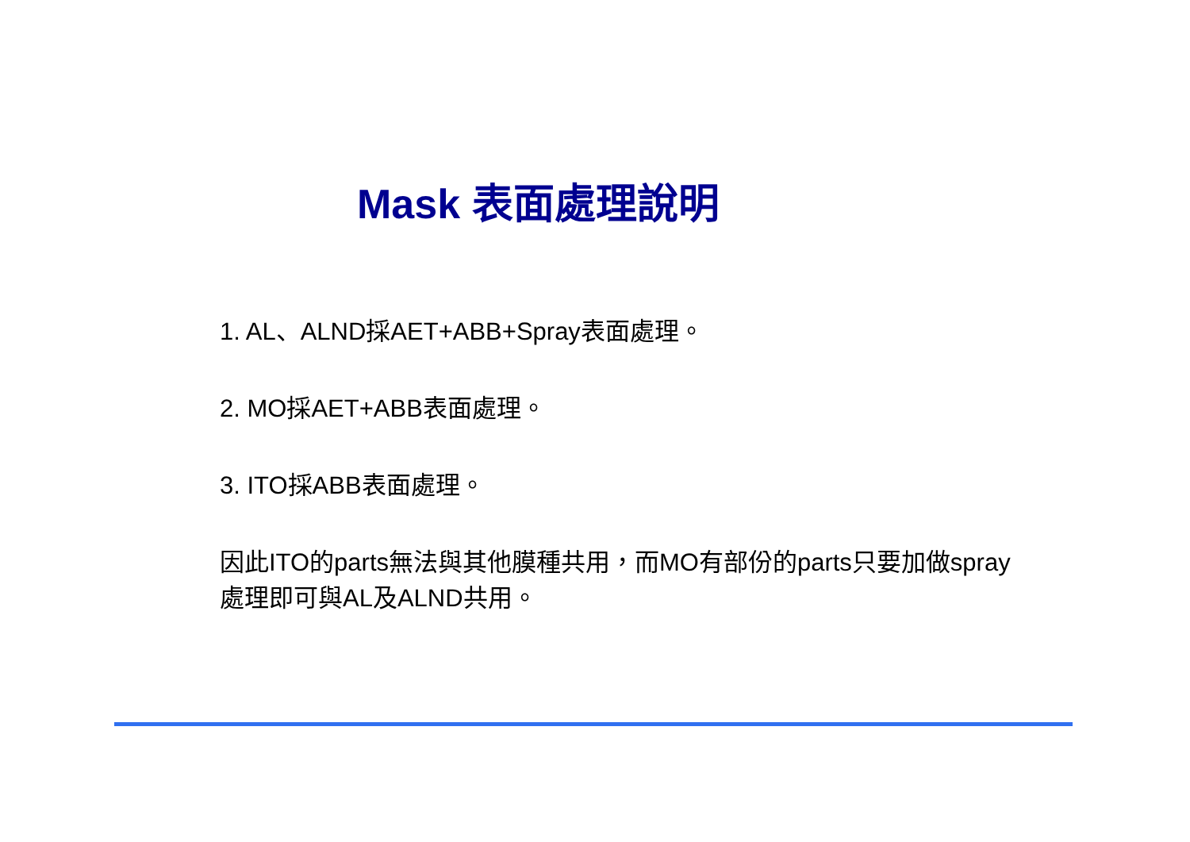Mask 表面處理說明
1. AL、ALND採AET+ABB+Spray表面處理。
2. MO採AET+ABB表面處理。
3. ITO採ABB表面處理。
因此ITO的parts無法與其他膜種共用，而MO有部份的parts只要加做spray處理即可與AL及ALND共用。